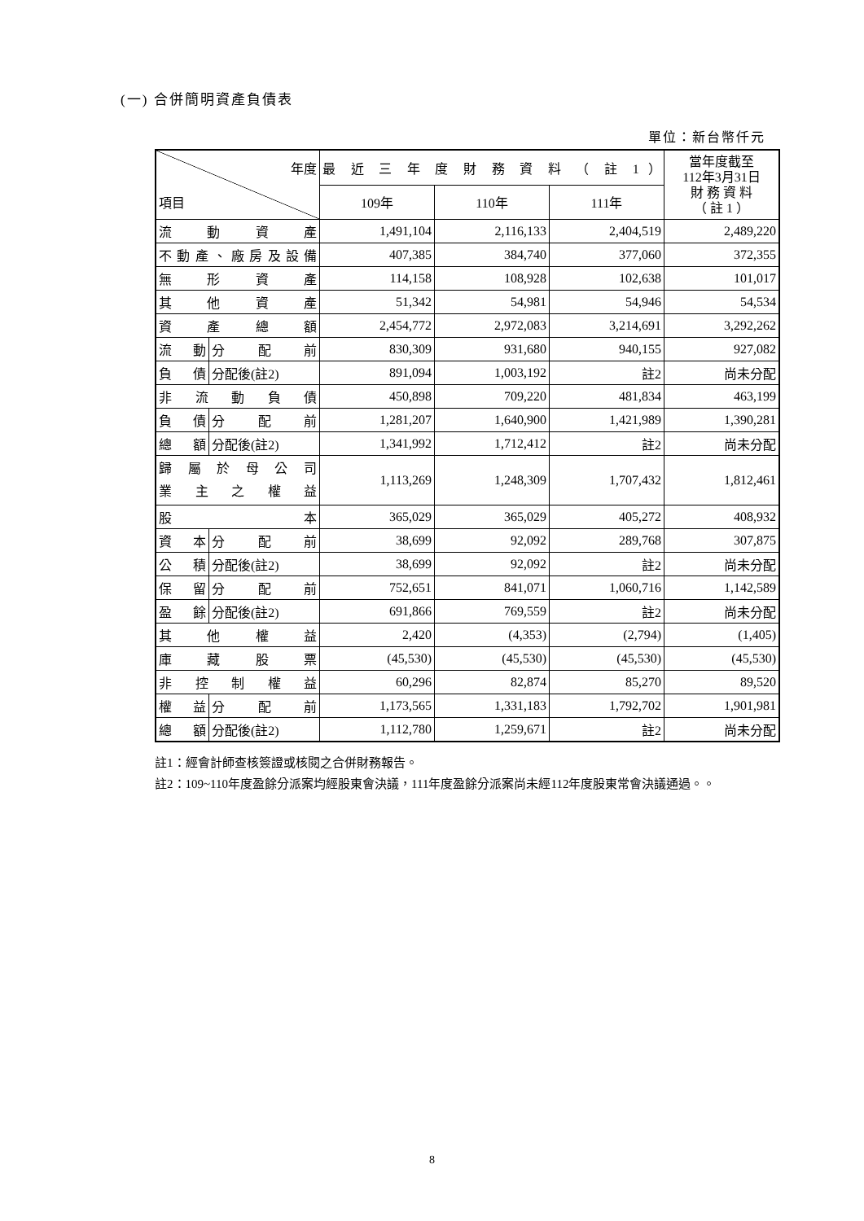(一) 合併簡明資產負債表
單位：新台幣仟元
| 年度 項目 | | 最 近 三 年 度 財 務 資 料 （ 註 1 ） | | | 當年度截至 112年3月31日 財 務 資 料 （ 註 1 ） |
| --- | --- | --- | --- | --- | --- |
| | | 109年 | 110年 | 111年 | |
| 流動資產 | | 1,491,104 | 2,116,133 | 2,404,519 | 2,489,220 |
| 不動產、廠房及設備 | | 407,385 | 384,740 | 377,060 | 372,355 |
| 無形資產 | | 114,158 | 108,928 | 102,638 | 101,017 |
| 其他資產 | | 51,342 | 54,981 | 54,946 | 54,534 |
| 資產總額 | | 2,454,772 | 2,972,083 | 3,214,691 | 3,292,262 |
| 流動 | 分配前 | 830,309 | 931,680 | 940,155 | 927,082 |
| 負債 | 分配後(註2) | 891,094 | 1,003,192 | 註2 | 尚未分配 |
| 非流動負債 | | 450,898 | 709,220 | 481,834 | 463,199 |
| 負債 | 分配前 | 1,281,207 | 1,640,900 | 1,421,989 | 1,390,281 |
| 總額 | 分配後(註2) | 1,341,992 | 1,712,412 | 註2 | 尚未分配 |
| 歸屬於母公司 業主之權益 | | 1,113,269 | 1,248,309 | 1,707,432 | 1,812,461 |
| 股本 | | 365,029 | 365,029 | 405,272 | 408,932 |
| 資本 | 分配前 | 38,699 | 92,092 | 289,768 | 307,875 |
| 公積 | 分配後(註2) | 38,699 | 92,092 | 註2 | 尚未分配 |
| 保留 | 分配前 | 752,651 | 841,071 | 1,060,716 | 1,142,589 |
| 盈餘 | 分配後(註2) | 691,866 | 769,559 | 註2 | 尚未分配 |
| 其他權益 | | 2,420 | (4,353) | (2,794) | (1,405) |
| 庫藏股票 | | (45,530) | (45,530) | (45,530) | (45,530) |
| 非控制權益 | | 60,296 | 82,874 | 85,270 | 89,520 |
| 權益 | 分配前 | 1,173,565 | 1,331,183 | 1,792,702 | 1,901,981 |
| 總額 | 分配後(註2) | 1,112,780 | 1,259,671 | 註2 | 尚未分配 |
註1：經會計師查核簽證或核閱之合併財務報告。
註2：109~110年度盈餘分派案均經股東會決議，111年度盈餘分派案尚未經112年度股東常會決議通過。。
8